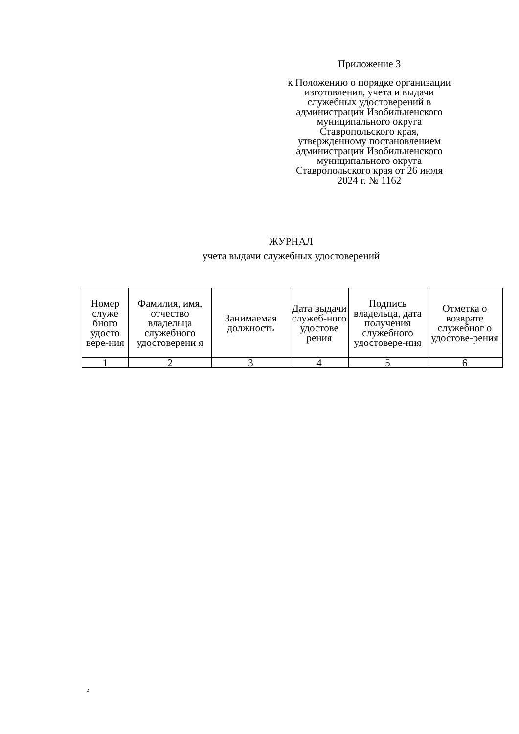Приложение 3
к Положению о порядке организации изготовления, учета и выдачи служебных удостоверений в администрации Изобильненского муниципального округа Ставропольского края, утвержденному постановлением администрации Изобильненского муниципального округа Ставропольского края от 26 июля 2024 г. № 1162
ЖУРНАЛ
учета выдачи служебных удостоверений
| Номер служе бного удосто вере-ния | Фамилия, имя, отчество владельца служебного удостоверени я | Занимаемая должность | Дата выдачи служеб-ного удостове рения | Подпись владельца, дата получения служебного удостовере-ния | Отметка о возврате служебног о удостове-рения |
| --- | --- | --- | --- | --- | --- |
| 1 | 2 | 3 | 4 | 5 | 6 |
2